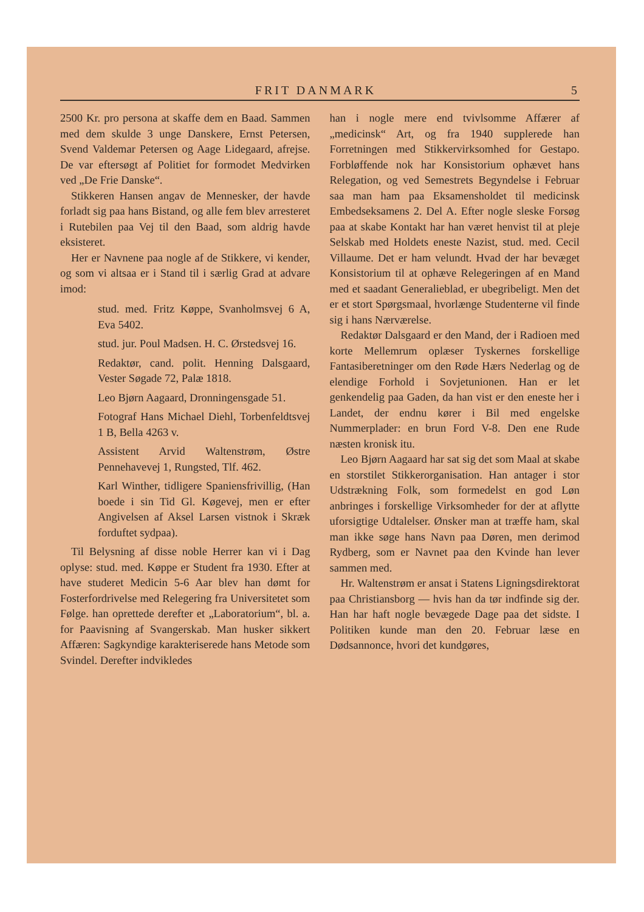FRIT DANMARK 5
2500 Kr. pro persona at skaffe dem en Baad. Sammen med dem skulde 3 unge Danskere, Ernst Petersen, Svend Valdemar Petersen og Aage Lidegaard, afrejse. De var eftersøgt af Politiet for formodet Medvirken ved „De Frie Danske“.
Stikkeren Hansen angav de Mennesker, der havde forladt sig paa hans Bistand, og alle fem blev arresteret i Rutebilen paa Vej til den Baad, som aldrig havde eksisteret.
Her er Navnene paa nogle af de Stikkere, vi kender, og som vi altsaa er i Stand til i særlig Grad at advare imod:
stud. med. Fritz Køppe, Svanholmsvej 6 A, Eva 5402.
stud. jur. Poul Madsen. H. C. Ørstedsvej 16.
Redaktør, cand. polit. Henning Dalsgaard, Vester Søgade 72, Palæ 1818.
Leo Bjørn Aagaard, Dronningensgade 51.
Fotograf Hans Michael Diehl, Torbenfeldtsvej 1 B, Bella 4263 v.
Assistent Arvid Waltenstrøm, Østre Pennehavevej 1, Rungsted, Tlf. 462.
Karl Winther, tidligere Spaniensfrivillig, (Han boede i sin Tid Gl. Køgevej, men er efter Angivelsen af Aksel Larsen vistnok i Skræk forduftet sydpaa).
Til Belysning af disse noble Herrer kan vi i Dag oplyse: stud. med. Køppe er Student fra 1930. Efter at have studeret Medicin 5-6 Aar blev han dømt for Fosterfordrivelse med Relegering fra Universitetet som Følge. han oprettede derefter et „Laboratorium“, bl. a. for Paavisning af Svangerskab. Man husker sikkert Affæren: Sagkyndige karakteriserede hans Metode som Svindel. Derefter indvikledes
han i nogle mere end tvivlsomme Affærer af „medicinsk“ Art, og fra 1940 supplerede han Forretningen med Stikkervirksomhed for Gestapo. Forbløffende nok har Konsistorium ophævet hans Relegation, og ved Semestrets Begyndelse i Februar saa man ham paa Eksamensholdet til medicinsk Embedseksamens 2. Del A. Efter nogle sleske Forsøg paa at skabe Kontakt har han været henvist til at pleje Selskab med Holdets eneste Nazist, stud. med. Cecil Villaume. Det er ham velundt. Hvad der har bevæget Konsistorium til at ophæve Relegeringen af en Mand med et saadant Generalieblad, er ubegribeligt. Men det er et stort Spørgsmaal, hvorlænge Studenterne vil finde sig i hans Nærværelse.
Redaktør Dalsgaard er den Mand, der i Radioen med korte Mellemrum oplæser Tyskernes forskellige Fantasiberetninger om den Røde Hærs Nederlag og de elendige Forhold i Sovjetunionen. Han er let genkendelig paa Gaden, da han vist er den eneste her i Landet, der endnu kører i Bil med engelske Nummerplader: en brun Ford V-8. Den ene Rude næsten kronisk itu.
Leo Bjørn Aagaard har sat sig det som Maal at skabe en storstilet Stikkerorganisation. Han antager i stor Udstrækning Folk, som formedelst en god Løn anbringes i forskellige Virksomheder for der at aflytte uforsigtige Udtalelser. Ønsker man at træffe ham, skal man ikke søge hans Navn paa Døren, men derimod Rydberg, som er Navnet paa den Kvinde han lever sammen med.
Hr. Waltenstrøm er ansat i Statens Ligningsdirektorat paa Christiansborg — hvis han da tør indfinde sig der. Han har haft nogle bevægede Dage paa det sidste. I Politiken kunde man den 20. Februar læse en Dødsannonce, hvori det kundgøres,